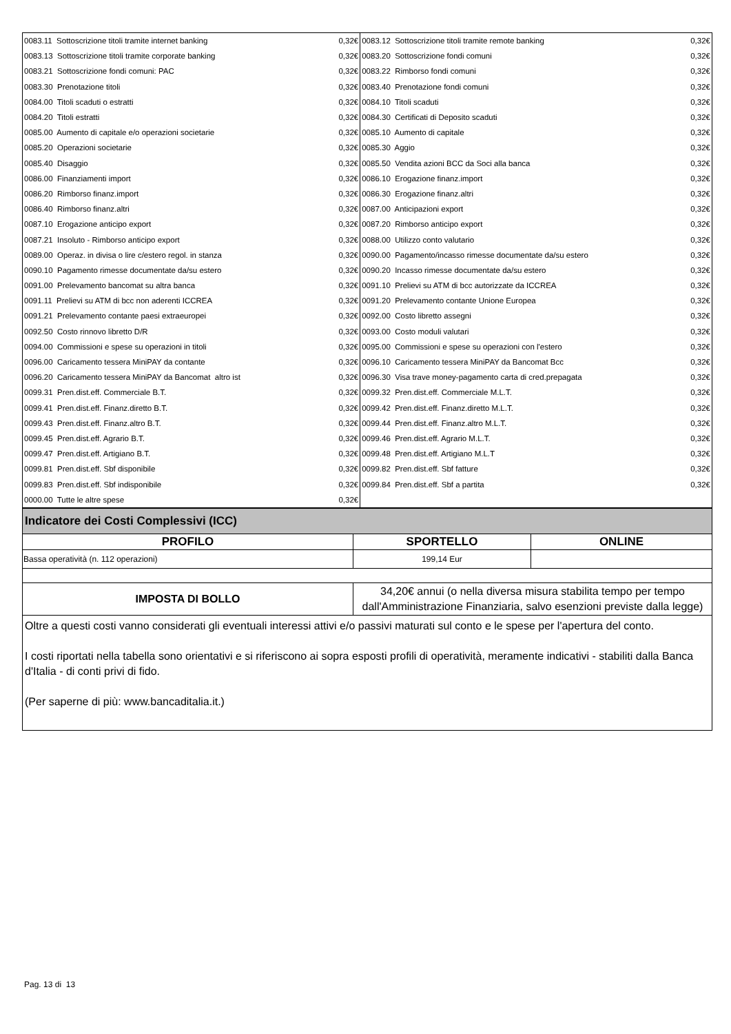| 0083.11 Sottoscrizione titoli tramite internet banking | 0,32€ | 0083.12 Sottoscrizione titoli tramite remote banking | 0,32€ |
| 0083.13 Sottoscrizione titoli tramite corporate banking | 0,32€ | 0083.20 Sottoscrizione fondi comuni | 0,32€ |
| 0083.21 Sottoscrizione fondi comuni: PAC | 0,32€ | 0083.22 Rimborso fondi comuni | 0,32€ |
| 0083.30 Prenotazione titoli | 0,32€ | 0083.40 Prenotazione fondi comuni | 0,32€ |
| 0084.00 Titoli scaduti o estratti | 0,32€ | 0084.10 Titoli scaduti | 0,32€ |
| 0084.20 Titoli estratti | 0,32€ | 0084.30 Certificati di Deposito scaduti | 0,32€ |
| 0085.00 Aumento di capitale e/o operazioni societarie | 0,32€ | 0085.10 Aumento di capitale | 0,32€ |
| 0085.20 Operazioni societarie | 0,32€ | 0085.30 Aggio | 0,32€ |
| 0085.40 Disaggio | 0,32€ | 0085.50 Vendita azioni BCC da Soci alla banca | 0,32€ |
| 0086.00 Finanziamenti import | 0,32€ | 0086.10 Erogazione finanz.import | 0,32€ |
| 0086.20 Rimborso finanz.import | 0,32€ | 0086.30 Erogazione finanz.altri | 0,32€ |
| 0086.40 Rimborso finanz.altri | 0,32€ | 0087.00 Anticipazioni export | 0,32€ |
| 0087.10 Erogazione anticipo export | 0,32€ | 0087.20 Rimborso anticipo export | 0,32€ |
| 0087.21 Insoluto - Rimborso anticipo export | 0,32€ | 0088.00 Utilizzo conto valutario | 0,32€ |
| 0089.00 Operaz. in divisa o lire c/estero regol. in stanza | 0,32€ | 0090.00 Pagamento/incasso rimesse documentate da/su estero | 0,32€ |
| 0090.10 Pagamento rimesse documentate da/su estero | 0,32€ | 0090.20 Incasso rimesse documentate da/su estero | 0,32€ |
| 0091.00 Prelevamento bancomat su altra banca | 0,32€ | 0091.10 Prelievi su ATM di bcc autorizzate da ICCREA | 0,32€ |
| 0091.11 Prelievi su ATM di bcc non aderenti ICCREA | 0,32€ | 0091.20 Prelevamento contante Unione Europea | 0,32€ |
| 0091.21 Prelevamento contante paesi extraeuropei | 0,32€ | 0092.00 Costo libretto assegni | 0,32€ |
| 0092.50 Costo rinnovo libretto D/R | 0,32€ | 0093.00 Costo moduli valutari | 0,32€ |
| 0094.00 Commissioni e spese su operazioni in titoli | 0,32€ | 0095.00 Commissioni e spese su operazioni con l'estero | 0,32€ |
| 0096.00 Caricamento tessera MiniPAY da contante | 0,32€ | 0096.10 Caricamento tessera MiniPAY da Bancomat Bcc | 0,32€ |
| 0096.20 Caricamento tessera MiniPAY da Bancomat altro ist | 0,32€ | 0096.30 Visa trave money-pagamento carta di cred.prepagata | 0,32€ |
| 0099.31 Pren.dist.eff. Commerciale B.T. | 0,32€ | 0099.32 Pren.dist.eff. Commerciale M.L.T. | 0,32€ |
| 0099.41 Pren.dist.eff. Finanz.diretto B.T. | 0,32€ | 0099.42 Pren.dist.eff. Finanz.diretto M.L.T. | 0,32€ |
| 0099.43 Pren.dist.eff. Finanz.altro B.T. | 0,32€ | 0099.44 Pren.dist.eff. Finanz.altro M.L.T. | 0,32€ |
| 0099.45 Pren.dist.eff. Agrario B.T. | 0,32€ | 0099.46 Pren.dist.eff. Agrario M.L.T. | 0,32€ |
| 0099.47 Pren.dist.eff. Artigiano B.T. | 0,32€ | 0099.48 Pren.dist.eff. Artigiano M.L.T | 0,32€ |
| 0099.81 Pren.dist.eff. Sbf disponibile | 0,32€ | 0099.82 Pren.dist.eff. Sbf fatture | 0,32€ |
| 0099.83 Pren.dist.eff. Sbf indisponibile | 0,32€ | 0099.84 Pren.dist.eff. Sbf a partita | 0,32€ |
| 0000.00 Tutte le altre spese | 0,32€ | | |
| Indicatore dei Costi Complessivi (ICC) | | |
| --- | --- | --- |
| PROFILO | SPORTELLO | ONLINE |
| Bassa operatività (n. 112 operazioni) | 199,14 Eur | |
| IMPOSTA DI BOLLO | 34,20€ annui (o nella diversa misura stabilita tempo per tempo dall'Amministrazione Finanziaria, salvo esenzioni previste dalla legge) | |
Oltre a questi costi vanno considerati gli eventuali interessi attivi e/o passivi maturati sul conto e le spese per l'apertura del conto.
I costi riportati nella tabella sono orientativi e si riferiscono ai sopra esposti profili di operatività, meramente indicativi - stabiliti dalla Banca d'Italia - di conti privi di fido.
(Per saperne di più: www.bancaditalia.it.)
Pag. 13 di 13